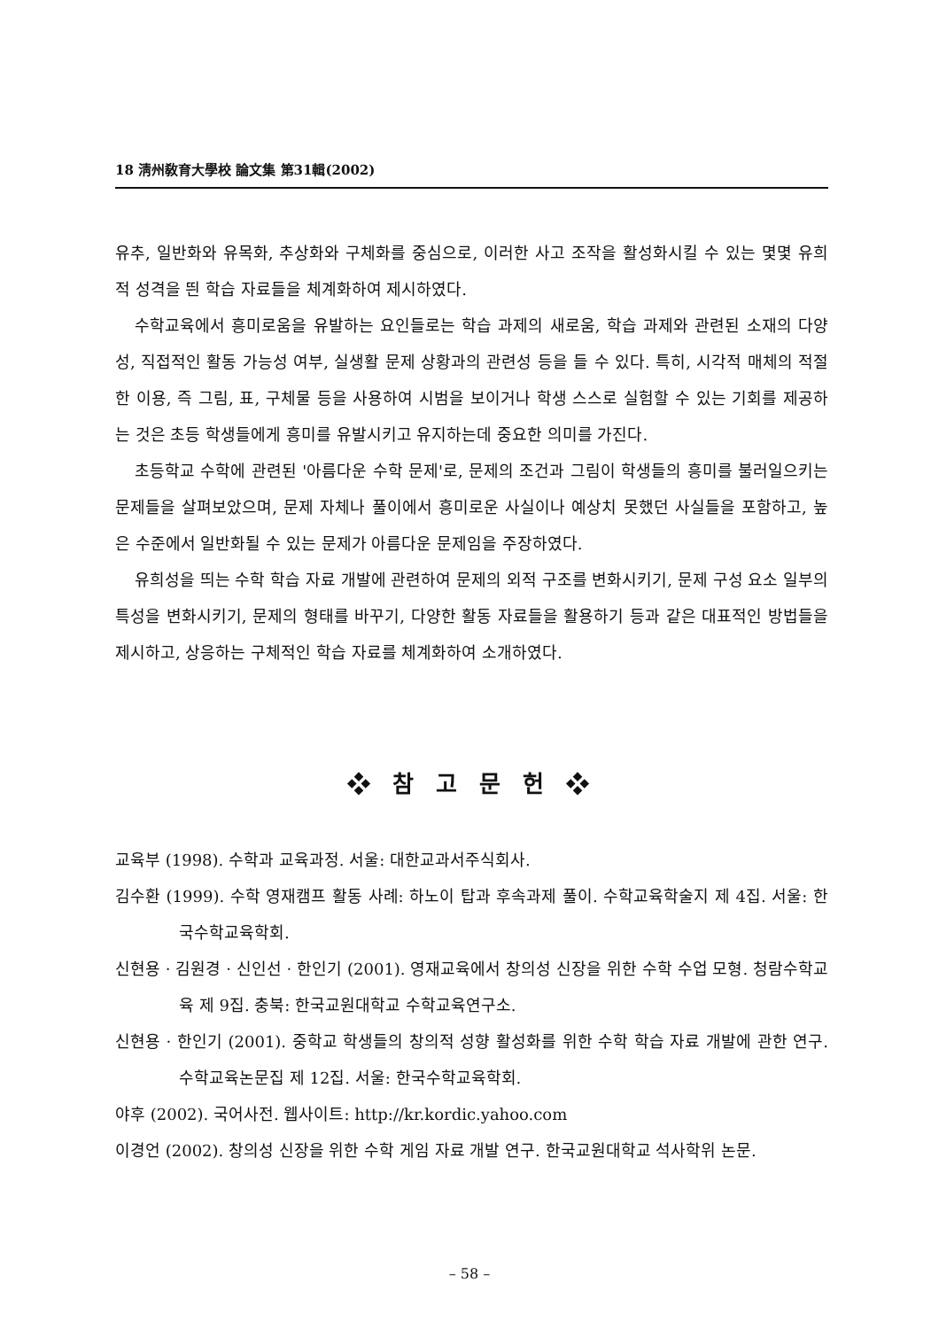18 淸州敎育大學校 論文集 第31輯(2002)
유추, 일반화와 유목화, 추상화와 구체화를 중심으로, 이러한 사고 조작을 활성화시킬 수 있는 몇몇 유희적 성격을 띈 학습 자료들을 체계화하여 제시하였다.
수학교육에서 흥미로움을 유발하는 요인들로는 학습 과제의 새로움, 학습 과제와 관련된 소재의 다양성, 직접적인 활동 가능성 여부, 실생활 문제 상황과의 관련성 등을 들 수 있다. 특히, 시각적 매체의 적절한 이용, 즉 그림, 표, 구체물 등을 사용하여 시범을 보이거나 학생 스스로 실험할 수 있는 기회를 제공하는 것은 초등 학생들에게 흥미를 유발시키고 유지하는데 중요한 의미를 가진다.
초등학교 수학에 관련된 '아름다운 수학 문제'로, 문제의 조건과 그림이 학생들의 흥미를 불러일으키는 문제들을 살펴보았으며, 문제 자체나 풀이에서 흥미로운 사실이나 예상치 못했던 사실들을 포함하고, 높은 수준에서 일반화될 수 있는 문제가 아름다운 문제임을 주장하였다.
유희성을 띄는 수학 학습 자료 개발에 관련하여 문제의 외적 구조를 변화시키기, 문제 구성 요소 일부의 특성을 변화시키기, 문제의 형태를 바꾸기, 다양한 활동 자료들을 활용하기 등과 같은 대표적인 방법들을 제시하고, 상응하는 구체적인 학습 자료를 체계화하여 소개하였다.
❖ 참 고 문 헌 ❖
교육부 (1998). 수학과 교육과정. 서울: 대한교과서주식회사.
김수환 (1999). 수학 영재캠프 활동 사례: 하노이 탑과 후속과제 풀이. 수학교육학술지 제 4집. 서울: 한국수학교육학회.
신현용 · 김원경 · 신인선 · 한인기 (2001). 영재교육에서 창의성 신장을 위한 수학 수업 모형. 청람수학교육 제 9집. 충북: 한국교원대학교 수학교육연구소.
신현용 · 한인기 (2001). 중학교 학생들의 창의적 성향 활성화를 위한 수학 학습 자료 개발에 관한 연구. 수학교육논문집 제 12집. 서울: 한국수학교육학회.
야후 (2002). 국어사전. 웹사이트: http://kr.kordic.yahoo.com
이경언 (2002). 창의성 신장을 위한 수학 게임 자료 개발 연구. 한국교원대학교 석사학위 논문.
– 58 –